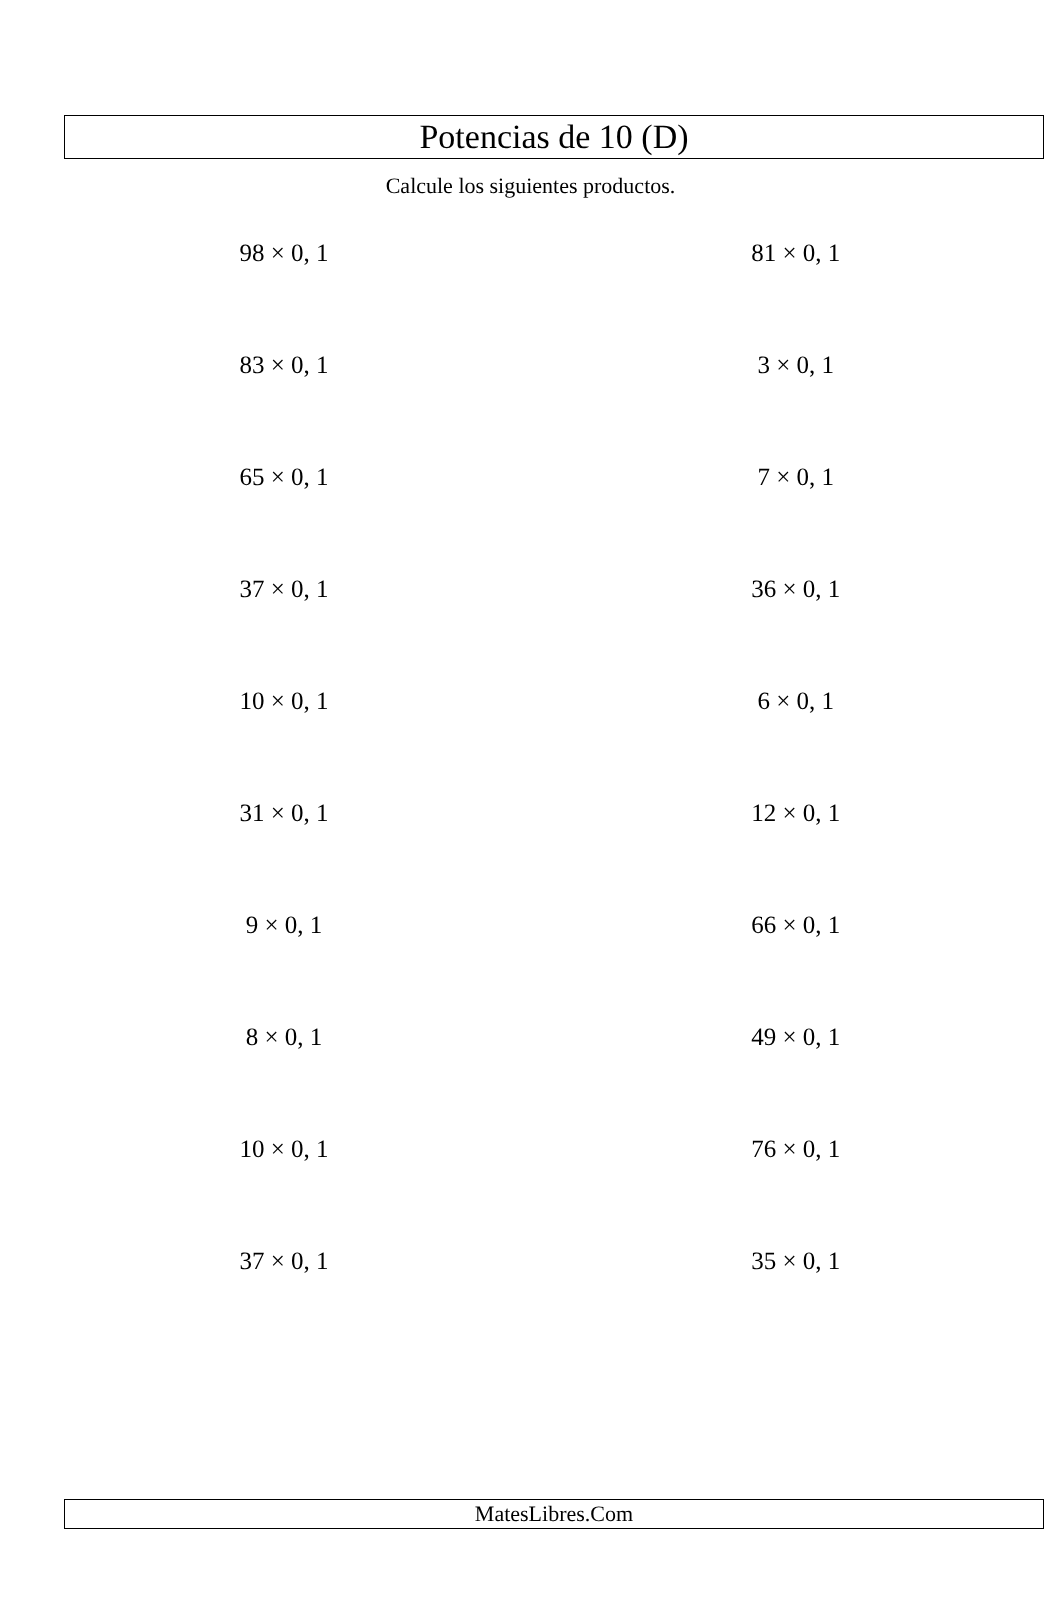Potencias de 10 (D)
Calcule los siguientes productos.
98 × 0, 1
81 × 0, 1
83 × 0, 1
3 × 0, 1
65 × 0, 1
7 × 0, 1
37 × 0, 1
36 × 0, 1
10 × 0, 1
6 × 0, 1
31 × 0, 1
12 × 0, 1
9 × 0, 1
66 × 0, 1
8 × 0, 1
49 × 0, 1
10 × 0, 1
76 × 0, 1
37 × 0, 1
35 × 0, 1
MatesLibres.Com